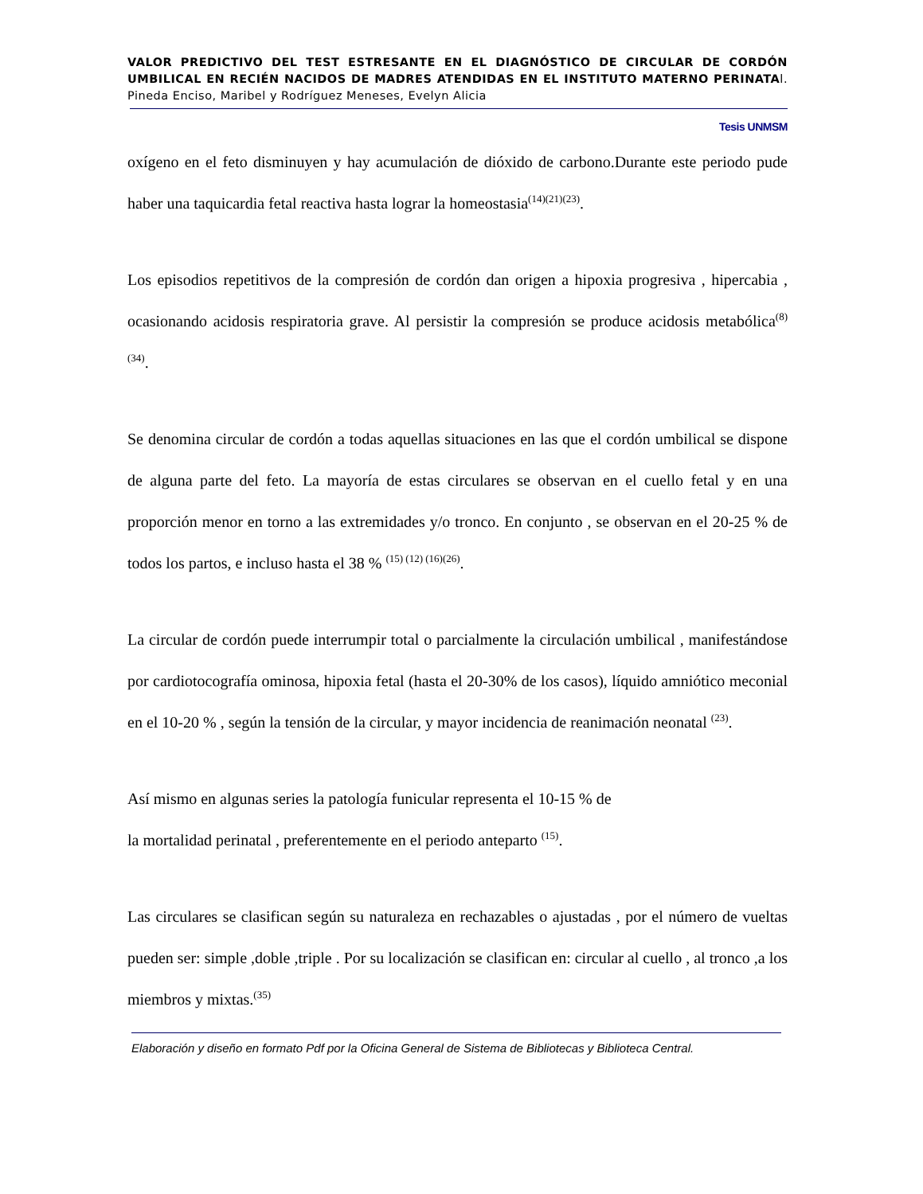VALOR PREDICTIVO DEL TEST ESTRESANTE EN EL DIAGNÓSTICO DE CIRCULAR DE CORDÓN UMBILICAL EN RECIÉN NACIDOS DE MADRES ATENDIDAS EN EL INSTITUTO MATERNO PERINATAl. Pineda Enciso, Maribel y Rodríguez Meneses, Evelyn Alicia
Tesis UNMSM
oxígeno en el feto disminuyen y hay acumulación de dióxido de carbono.Durante este periodo pude haber una taquicardia fetal reactiva hasta lograr la homeostasia<sup>(14)(21)(23)</sup>.
Los episodios repetitivos de la compresión de cordón dan origen a hipoxia progresiva , hipercabia , ocasionando acidosis respiratoria grave. Al persistir la compresión se produce acidosis metabólica<sup>(8) (34)</sup>.
Se denomina circular de cordón a todas aquellas situaciones en las que el cordón umbilical se dispone de alguna parte del feto. La mayoría de estas circulares se observan en el cuello fetal y en una proporción menor en torno a las extremidades y/o tronco. En conjunto , se observan en el 20-25 % de todos los partos, e incluso hasta el 38 % <sup>(15) (12) (16)(26)</sup>.
La circular de cordón puede interrumpir total o parcialmente la circulación umbilical , manifestándose por cardiotocografía ominosa, hipoxia fetal (hasta el 20-30% de los casos), líquido amniótico meconial en el 10-20 % , según la tensión de la circular, y mayor incidencia de reanimación neonatal <sup>(23)</sup>.
Así mismo en algunas series la patología funicular representa el 10-15 % de
la mortalidad perinatal , preferentemente en el periodo anteparto <sup>(15)</sup>.
Las circulares se clasifican según su naturaleza en rechazables o ajustadas , por el número de vueltas pueden ser: simple ,doble ,triple . Por su localización se clasifican en: circular al cuello , al tronco ,a los miembros y mixtas.<sup>(35)</sup>
Elaboración y diseño en formato Pdf por la Oficina General de Sistema de Bibliotecas y Biblioteca Central.